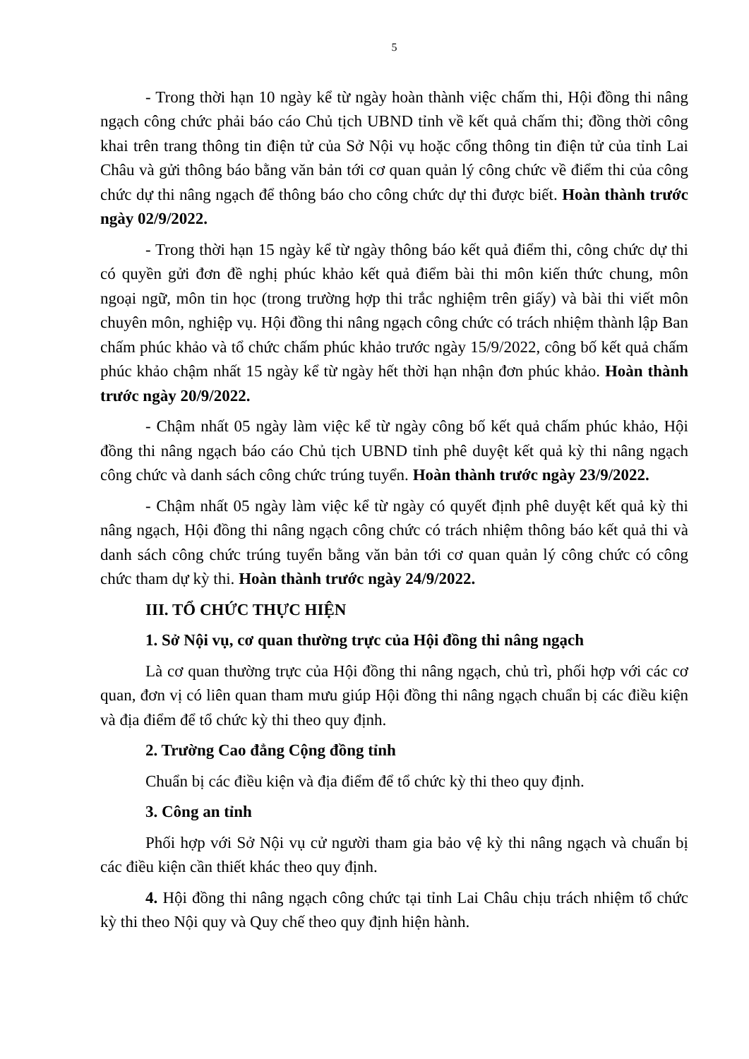5
- Trong thời hạn 10 ngày kể từ ngày hoàn thành việc chấm thi, Hội đồng thi nâng ngạch công chức phải báo cáo Chủ tịch UBND tỉnh về kết quả chấm thi; đồng thời công khai trên trang thông tin điện tử của Sở Nội vụ hoặc cổng thông tin điện tử của tỉnh Lai Châu và gửi thông báo bằng văn bản tới cơ quan quản lý công chức về điểm thi của công chức dự thi nâng ngạch để thông báo cho công chức dự thi được biết. Hoàn thành trước ngày 02/9/2022.
- Trong thời hạn 15 ngày kể từ ngày thông báo kết quả điểm thi, công chức dự thi có quyền gửi đơn đề nghị phúc khảo kết quả điểm bài thi môn kiến thức chung, môn ngoại ngữ, môn tin học (trong trường hợp thi trắc nghiệm trên giấy) và bài thi viết môn chuyên môn, nghiệp vụ. Hội đồng thi nâng ngạch công chức có trách nhiệm thành lập Ban chấm phúc khảo và tổ chức chấm phúc khảo trước ngày 15/9/2022, công bố kết quả chấm phúc khảo chậm nhất 15 ngày kể từ ngày hết thời hạn nhận đơn phúc khảo. Hoàn thành trước ngày 20/9/2022.
- Chậm nhất 05 ngày làm việc kể từ ngày công bố kết quả chấm phúc khảo, Hội đồng thi nâng ngạch báo cáo Chủ tịch UBND tỉnh phê duyệt kết quả kỳ thi nâng ngạch công chức và danh sách công chức trúng tuyển. Hoàn thành trước ngày 23/9/2022.
- Chậm nhất 05 ngày làm việc kể từ ngày có quyết định phê duyệt kết quả kỳ thi nâng ngạch, Hội đồng thi nâng ngạch công chức có trách nhiệm thông báo kết quả thi và danh sách công chức trúng tuyển bằng văn bản tới cơ quan quản lý công chức có công chức tham dự kỳ thi. Hoàn thành trước ngày 24/9/2022.
III. TỔ CHỨC THỰC HIỆN
1. Sở Nội vụ, cơ quan thường trực của Hội đồng thi nâng ngạch
Là cơ quan thường trực của Hội đồng thi nâng ngạch, chủ trì, phối hợp với các cơ quan, đơn vị có liên quan tham mưu giúp Hội đồng thi nâng ngạch chuẩn bị các điều kiện và địa điểm để tổ chức kỳ thi theo quy định.
2. Trường Cao đẳng Cộng đồng tỉnh
Chuẩn bị các điều kiện và địa điểm để tổ chức kỳ thi theo quy định.
3. Công an tỉnh
Phối hợp với Sở Nội vụ cử người tham gia bảo vệ kỳ thi nâng ngạch và chuẩn bị các điều kiện cần thiết khác theo quy định.
4. Hội đồng thi nâng ngạch công chức tại tỉnh Lai Châu chịu trách nhiệm tổ chức kỳ thi theo Nội quy và Quy chế theo quy định hiện hành.